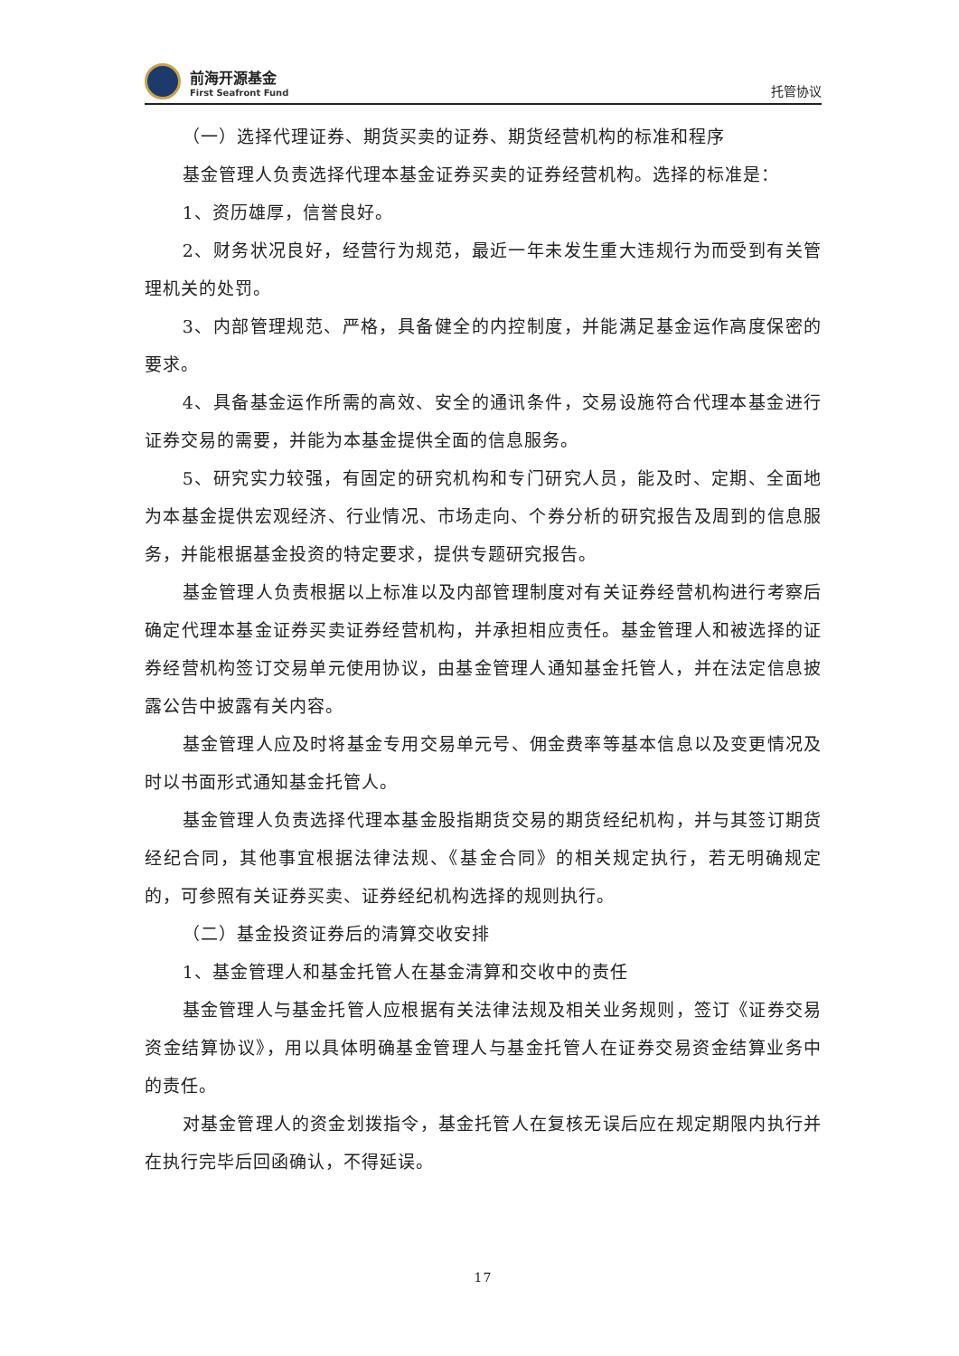前海开源基金
First Seafront Fund
托管协议
（一）选择代理证券、期货买卖的证券、期货经营机构的标准和程序
基金管理人负责选择代理本基金证券买卖的证券经营机构。选择的标准是：
1、资历雄厚，信誉良好。
2、财务状况良好，经营行为规范，最近一年未发生重大违规行为而受到有关管理机关的处罚。
3、内部管理规范、严格，具备健全的内控制度，并能满足基金运作高度保密的要求。
4、具备基金运作所需的高效、安全的通讯条件，交易设施符合代理本基金进行证券交易的需要，并能为本基金提供全面的信息服务。
5、研究实力较强，有固定的研究机构和专门研究人员，能及时、定期、全面地为本基金提供宏观经济、行业情况、市场走向、个券分析的研究报告及周到的信息服务，并能根据基金投资的特定要求，提供专题研究报告。
基金管理人负责根据以上标准以及内部管理制度对有关证券经营机构进行考察后确定代理本基金证券买卖证券经营机构，并承担相应责任。基金管理人和被选择的证券经营机构签订交易单元使用协议，由基金管理人通知基金托管人，并在法定信息披露公告中披露有关内容。
基金管理人应及时将基金专用交易单元号、佣金费率等基本信息以及变更情况及时以书面形式通知基金托管人。
基金管理人负责选择代理本基金股指期货交易的期货经纪机构，并与其签订期货经纪合同，其他事宜根据法律法规、《基金合同》的相关规定执行，若无明确规定的，可参照有关证券买卖、证券经纪机构选择的规则执行。
（二）基金投资证券后的清算交收安排
1、基金管理人和基金托管人在基金清算和交收中的责任
基金管理人与基金托管人应根据有关法律法规及相关业务规则，签订《证券交易资金结算协议》，用以具体明确基金管理人与基金托管人在证券交易资金结算业务中的责任。
对基金管理人的资金划拨指令，基金托管人在复核无误后应在规定期限内执行并在执行完毕后回函确认，不得延误。
17